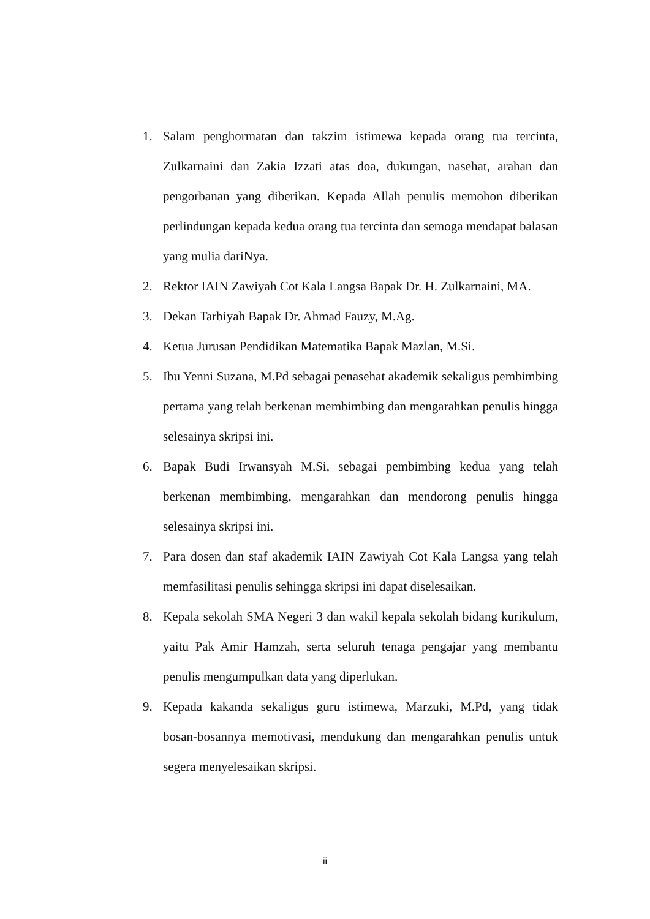1. Salam penghormatan dan takzim istimewa kepada orang tua tercinta, Zulkarnaini dan Zakia Izzati atas doa, dukungan, nasehat, arahan dan pengorbanan yang diberikan. Kepada Allah penulis memohon diberikan perlindungan kepada kedua orang tua tercinta dan semoga mendapat balasan yang mulia dariNya.
2. Rektor IAIN Zawiyah Cot Kala Langsa Bapak Dr. H. Zulkarnaini, MA.
3. Dekan Tarbiyah Bapak Dr. Ahmad Fauzy, M.Ag.
4. Ketua Jurusan Pendidikan Matematika Bapak Mazlan, M.Si.
5. Ibu Yenni Suzana, M.Pd sebagai penasehat akademik sekaligus pembimbing pertama yang telah berkenan membimbing dan mengarahkan penulis hingga selesainya skripsi ini.
6. Bapak Budi Irwansyah M.Si, sebagai pembimbing kedua yang telah berkenan membimbing, mengarahkan dan mendorong penulis hingga selesainya skripsi ini.
7. Para dosen dan staf akademik IAIN Zawiyah Cot Kala Langsa yang telah memfasilitasi penulis sehingga skripsi ini dapat diselesaikan.
8. Kepala sekolah SMA Negeri 3 dan wakil kepala sekolah bidang kurikulum, yaitu Pak Amir Hamzah, serta seluruh tenaga pengajar yang membantu penulis mengumpulkan data yang diperlukan.
9. Kepada kakanda sekaligus guru istimewa, Marzuki, M.Pd, yang tidak bosan-bosannya memotivasi, mendukung dan mengarahkan penulis untuk segera menyelesaikan skripsi.
ii